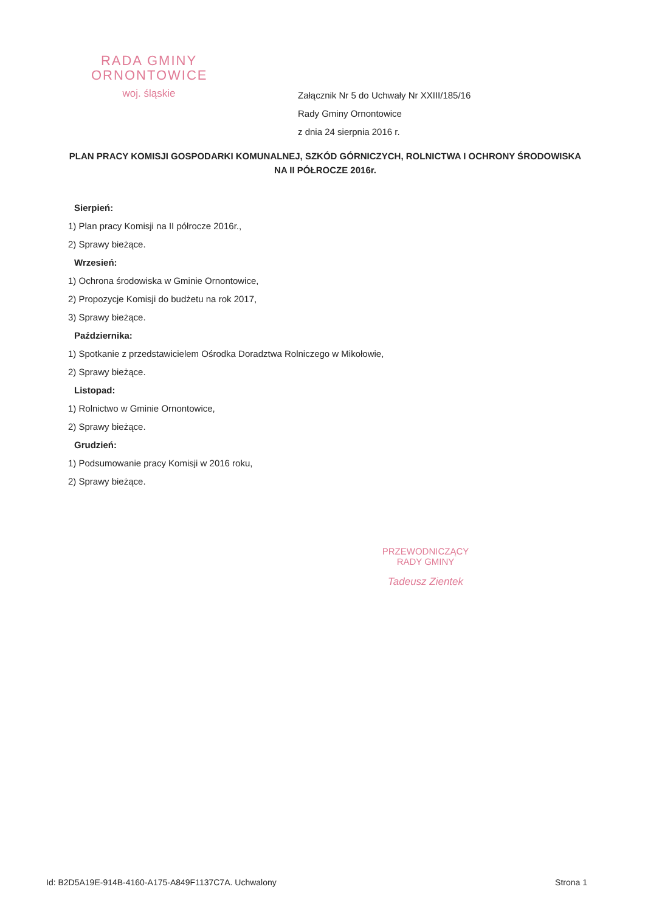RADA GMINY
ORNONTOWICE
woj. śląskie
Załącznik Nr 5 do Uchwały Nr XXIII/185/16
Rady Gminy Ornontowice
z dnia 24 sierpnia 2016 r.
PLAN PRACY KOMISJI GOSPODARKI KOMUNALNEJ, SZKÓD GÓRNICZYCH, ROLNICTWA I OCHRONY ŚRODOWISKA NA II PÓŁROCZE 2016r.
Sierpień:
1) Plan pracy Komisji na II półrocze 2016r.,
2) Sprawy bieżące.
Wrzesień:
1) Ochrona środowiska w Gminie Ornontowice,
2) Propozycje Komisji do budżetu na rok 2017,
3) Sprawy bieżące.
Października:
1) Spotkanie z przedstawicielem Ośrodka Doradztwa Rolniczego w Mikołowie,
2) Sprawy bieżące.
Listopad:
1) Rolnictwo w Gminie Ornontowice,
2) Sprawy bieżące.
Grudzień:
1) Podsumowanie pracy Komisji w 2016 roku,
2) Sprawy bieżące.
PRZEWODNICZĄCY
RADY GMINY
Tadeusz Zientek
Id: B2D5A19E-914B-4160-A175-A849F1137C7A. Uchwalony Strona 1